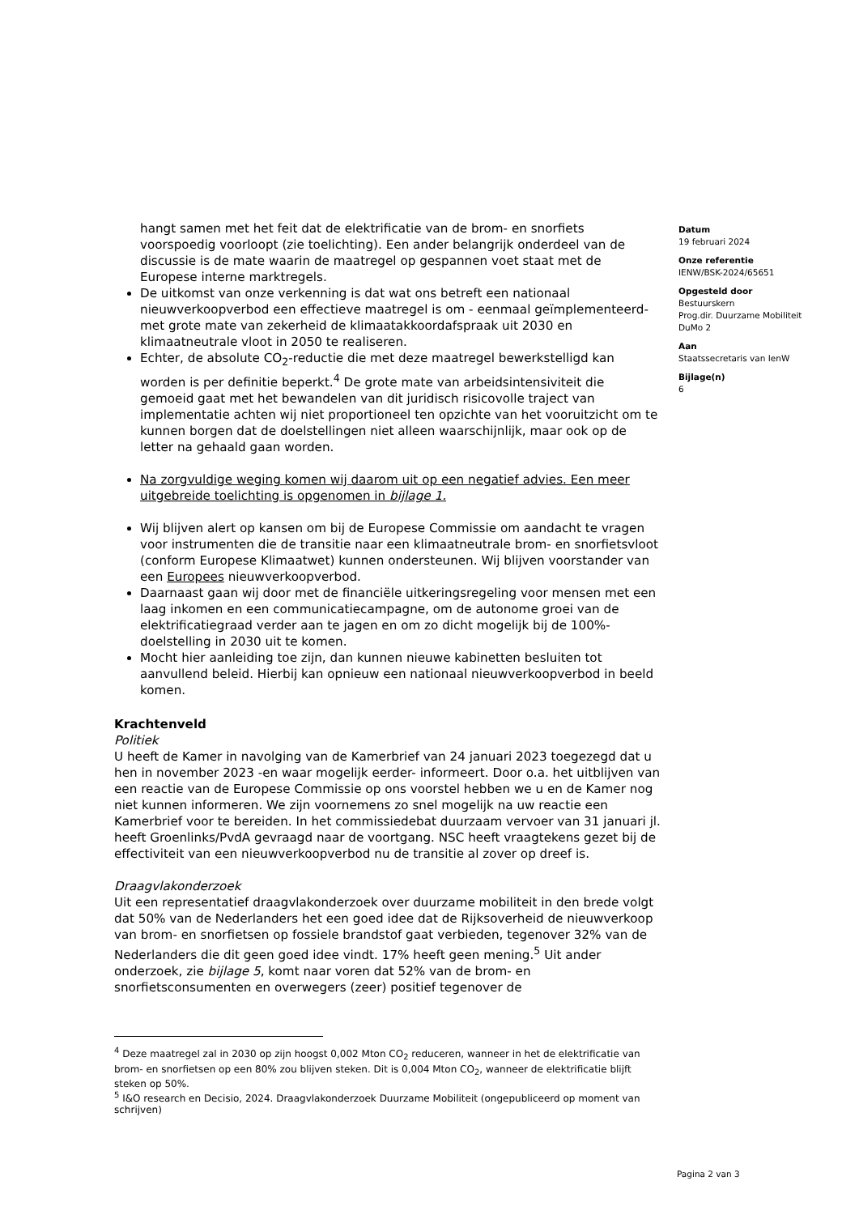hangt samen met het feit dat de elektrificatie van de brom- en snorfiets voorspoedig voorloopt (zie toelichting). Een ander belangrijk onderdeel van de discussie is de mate waarin de maatregel op gespannen voet staat met de Europese interne marktregels.
De uitkomst van onze verkenning is dat wat ons betreft een nationaal nieuwverkoopverbod een effectieve maatregel is om - eenmaal geïmplementeerd- met grote mate van zekerheid de klimaatakkoordafspraak uit 2030 en klimaatneutrale vloot in 2050 te realiseren.
Echter, de absolute CO<sub>2</sub>-reductie die met deze maatregel bewerkstelligd kan worden is per definitie beperkt.<sup>4</sup> De grote mate van arbeidsintensiviteit die gemoeid gaat met het bewandelen van dit juridisch risicovolle traject van implementatie achten wij niet proportioneel ten opzichte van het vooruitzicht om te kunnen borgen dat de doelstellingen niet alleen waarschijnlijk, maar ook op de letter na gehaald gaan worden.
Na zorgvuldige weging komen wij daarom uit op een negatief advies. Een meer uitgebreide toelichting is opgenomen in bijlage 1.
Wij blijven alert op kansen om bij de Europese Commissie om aandacht te vragen voor instrumenten die de transitie naar een klimaatneutrale brom- en snorfietsvloot (conform Europese Klimaatwet) kunnen ondersteunen. Wij blijven voorstander van een Europees nieuwverkoopverbod.
Daarnaast gaan wij door met de financiële uitkeringsregeling voor mensen met een laag inkomen en een communicatiecampagne, om de autonome groei van de elektrificatiegraad verder aan te jagen en om zo dicht mogelijk bij de 100%-doelstelling in 2030 uit te komen.
Mocht hier aanleiding toe zijn, dan kunnen nieuwe kabinetten besluiten tot aanvullend beleid. Hierbij kan opnieuw een nationaal nieuwverkoopverbod in beeld komen.
Krachtenveld
Politiek
U heeft de Kamer in navolging van de Kamerbrief van 24 januari 2023 toegezegd dat u hen in november 2023 -en waar mogelijk eerder- informeert. Door o.a. het uitblijven van een reactie van de Europese Commissie op ons voorstel hebben we u en de Kamer nog niet kunnen informeren. We zijn voornemens zo snel mogelijk na uw reactie een Kamerbrief voor te bereiden. In het commissiedebat duurzaam vervoer van 31 januari jl. heeft Groenlinks/PvdA gevraagd naar de voortgang. NSC heeft vraagtekens gezet bij de effectiviteit van een nieuwverkoopverbod nu de transitie al zover op dreef is.
Draagvlakonderzoek
Uit een representatief draagvlakonderzoek over duurzame mobiliteit in den brede volgt dat 50% van de Nederlanders het een goed idee dat de Rijksoverheid de nieuwverkoop van brom- en snorfietsen op fossiele brandstof gaat verbieden, tegenover 32% van de Nederlanders die dit geen goed idee vindt. 17% heeft geen mening.<sup>5</sup> Uit ander onderzoek, zie bijlage 5, komt naar voren dat 52% van de brom- en snorfietsconsumenten en overwegers (zeer) positief tegenover de
Datum
19 februari 2024
Onze referentie
IENW/BSK-2024/65651
Opgesteld door
Bestuurskern
Prog.dir. Duurzame Mobiliteit
DuMo 2
Aan
Staatssecretaris van IenW
Bijlage(n)
6
<sup>4</sup> Deze maatregel zal in 2030 op zijn hoogst 0,002 Mton CO<sub>2</sub> reduceren, wanneer in het de elektrificatie van brom- en snorfietsen op een 80% zou blijven steken. Dit is 0,004 Mton CO<sub>2</sub>, wanneer de elektrificatie blijft steken op 50%.
<sup>5</sup> I&O research en Decisio, 2024. Draagvlakonderzoek Duurzame Mobiliteit (ongepubliceerd op moment van schrijven)
Pagina 2 van 3